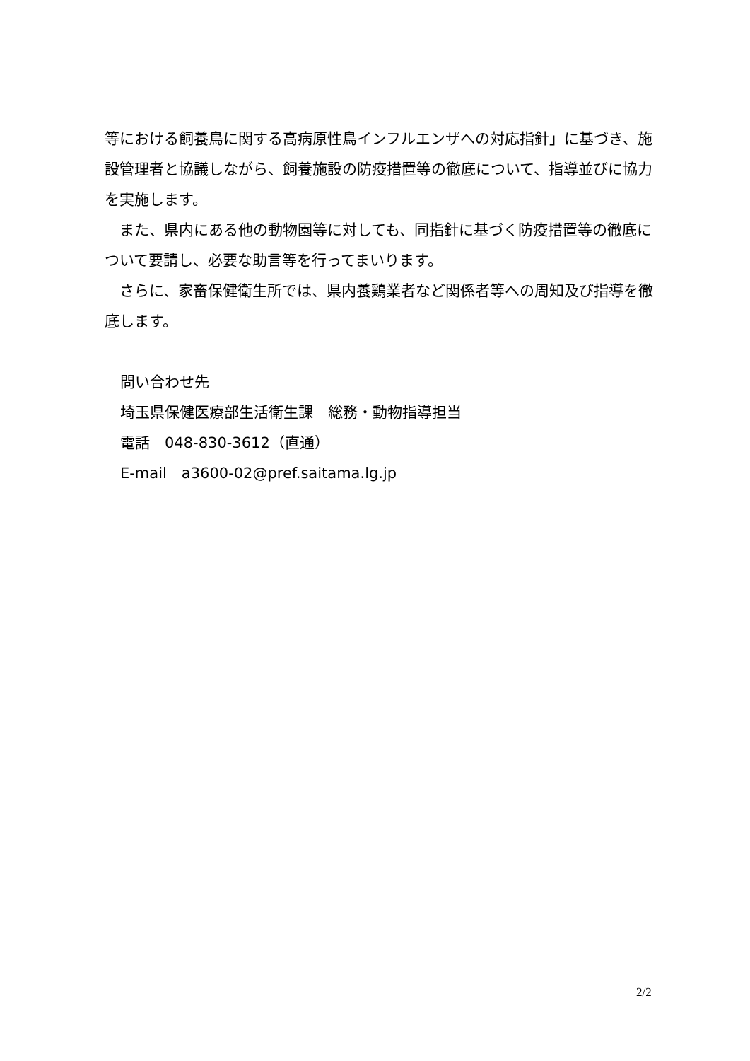等における飼養鳥に関する高病原性鳥インフルエンザへの対応指針」に基づき、施設管理者と協議しながら、飼養施設の防疫措置等の徹底について、指導並びに協力を実施します。
　また、県内にある他の動物園等に対しても、同指針に基づく防疫措置等の徹底について要請し、必要な助言等を行ってまいります。
　さらに、家畜保健衛生所では、県内養鶏業者など関係者等への周知及び指導を徹底します。
問い合わせ先
埼玉県保健医療部生活衛生課　総務・動物指導担当
電話　048-830-3612（直通）
E-mail　a3600-02@pref.saitama.lg.jp
2/2